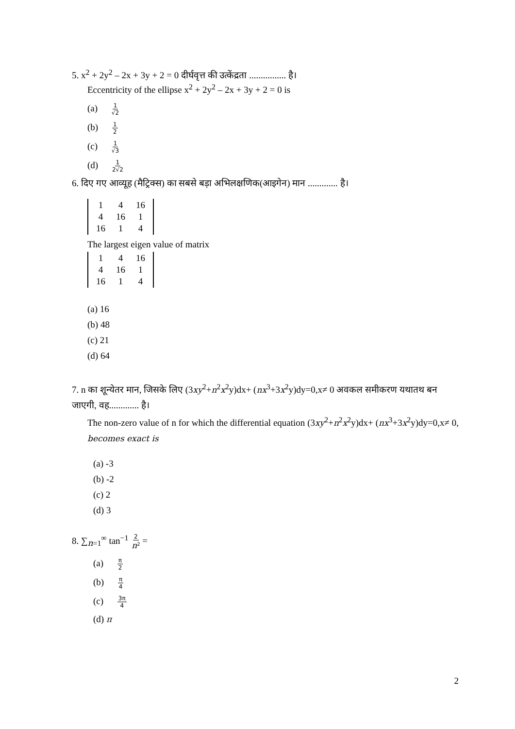5. x<sup>2</sup> + 2y<sup>2</sup> – 2x + 3y + 2 = 0 दीर्घवृत्त की उत्केंद्रता ................ है।
Eccentricity of the ellipse x<sup>2</sup> + 2y<sup>2</sup> – 2x + 3y + 2 = 0 is
(a) 1 √2
(b) 1 2
(c) 1 √3
(d) 1 2√2
6. दिए गए आव्यूह (मैट्रिक्स) का सबसे बड़ा अभिलक्षणिक(आइगेन) मान ............. है।
| 1 | 4 | 16 |
| 4 | 16 | 1 |
| 16 | 1 | 4 |
The largest eigen value of matrix
| 1 | 4 | 16 |
| 4 | 16 | 1 |
| 16 | 1 | 4 |
(a) 16
(b) 48
(c) 21
(d) 64
7. n का शून्येतर मान, जिसके लिए (3xy<sup>2</sup>+n<sup>2</sup>x<sup>2</sup>y)dx+ (nx<sup>3</sup>+3x<sup>2</sup>y)dy=0,x≠ 0 अवकल समीकरण यथातथ बन जाएगी, वह............. है।
The non-zero value of n for which the differential equation (3xy<sup>2</sup>+n<sup>2</sup>x<sup>2</sup>y)dx+ (nx<sup>3</sup>+3x<sup>2</sup>y)dy=0,x≠ 0, becomes exact is
(a) -3
(b) -2
(c) 2
(d) 3
8. ∑<sub>n=1</sub><sup>∞</sup> tan<sup>−1</sup> 2 n<sup>2</sup> =
(a) π 2
(b) π 4
(c) 3π 4
(d) π
2